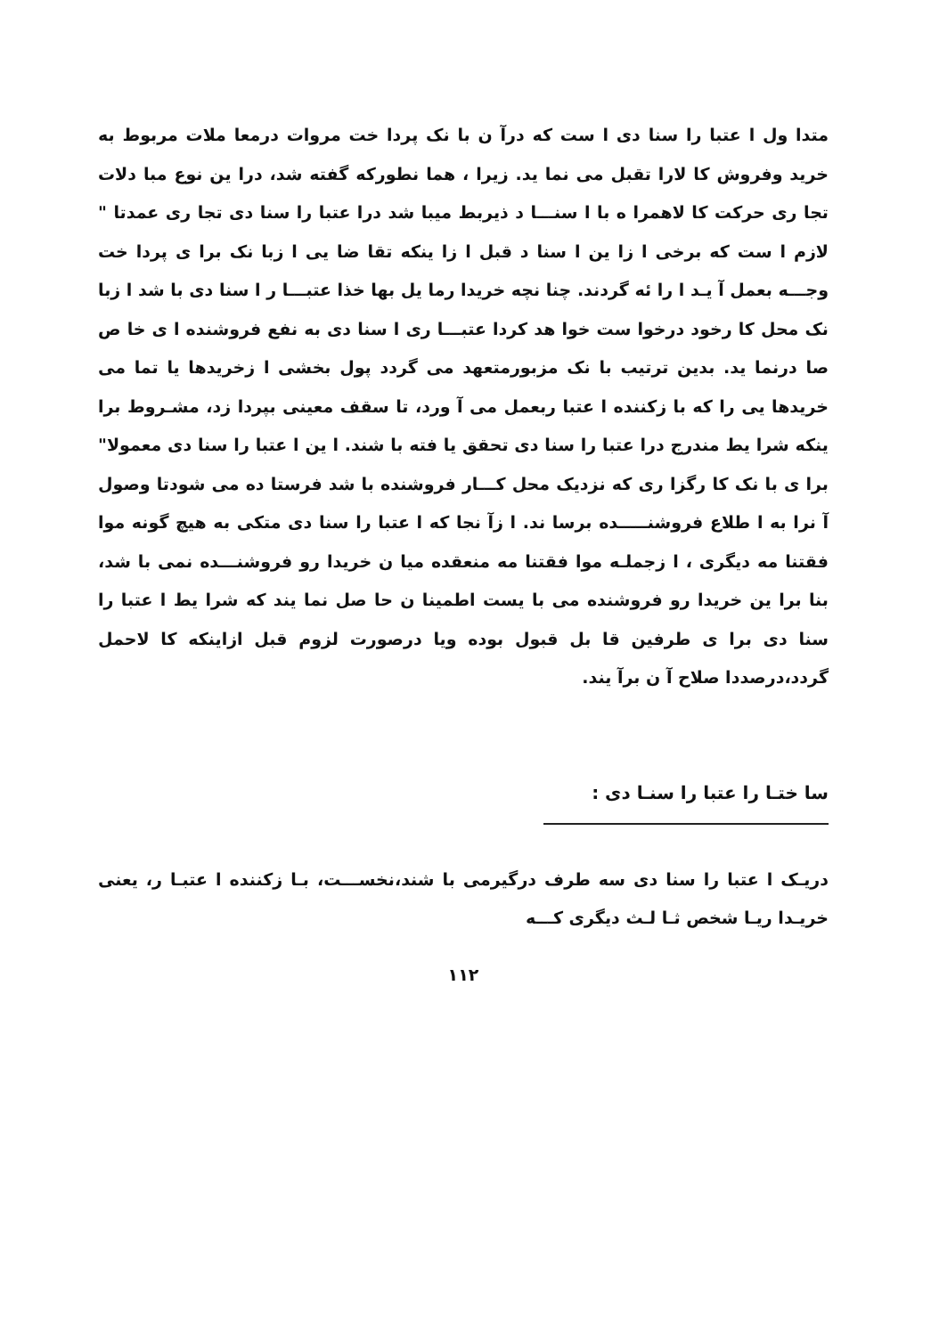متدا ول ا عتبا را سنا دی ا ست که درآ ن با نک پردا خت مروات درمعا ملات مربوط به خرید وفروش کا لارا تقبل می نما ید. زیرا ، هما نطورکه گفته شد، درا ین نوع مبا دلات تجا ری حرکت کا لاهمرا ه با ا سنـــا د ذیربط میبا شد درا عتبا را سنا دی تجا ری عمدتا " لازم ا ست که برخی ا زا ین ا سنا د قبل ا زا ینکه تقا ضا یی ا زبا نک برا ی پردا خت وجـــه بعمل آ یـد ا را ئه گردند. چنا نچه خریدا رما یل بها خذا عتبـــا ر ا سنا دی با شد ا زبا نک محل کا رخود درخوا ست خوا هد کردا عتبـــا ری ا سنا دی به نفع فروشنده ا ی خا ص صا درنما ید. بدین ترتیب با نک مزبورمتعهد می گردد پول بخشی ا زخریدها یا تما می خریدها یی را که با زکننده ا عتبا ربعمل می آ ورد، تا سقف معینی بپردا زد، مشـروط برا ینکه شرا یط مندرج درا عتبا را سنا دی تحقق یا فته با شند. ا ین ا عتبا را سنا دی معمولا" برا ی با نک کا رگزا ری که نزدیک محل کـــار فروشنده با شد فرستا ده می شودتا وصول آ نرا به ا طلاع فروشنـــــده برسا ند. ا زآ نجا که ا عتبا را سنا دی متکی به هیچ گونه موا فقتنا مه دیگری ، ا زجملـه موا فقتنا مه منعقده میا ن خریدا رو فروشنـــده نمی با شد، بنا برا ین خریدا رو فروشنده می با یست اطمینا ن حا صل نما یند که شرا یط ا عتبا را سنا دی برا ی طرفین قا بل قبول بوده ویا درصورت لزوم قبل ازاینکه کا لاحمل گردد،درصددا صلاح آ ن برآ یند.
سا ختـا را عتبا را سنـا دی :
دریـک ا عتبا را سنا دی سه طرف درگیرمی با شند،نخســـت، بـا زکننده ا عتبـا ر، یعنی خریـدا ریـا شخص ثـا لـث دیگری کـــه
۱۱۲